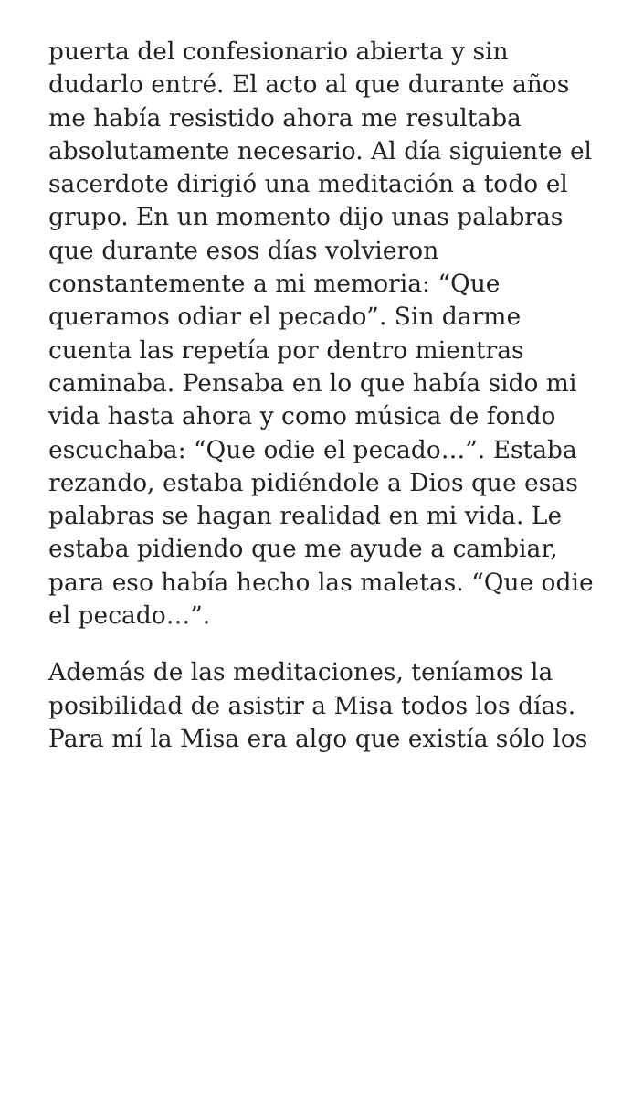puerta del confesionario abierta y sin dudarlo entré. El acto al que durante años me había resistido ahora me resultaba absolutamente necesario. Al día siguiente el sacerdote dirigió una meditación a todo el grupo. En un momento dijo unas palabras que durante esos días volvieron constantemente a mi memoria: “Que queramos odiar el pecado”. Sin darme cuenta las repetía por dentro mientras caminaba. Pensaba en lo que había sido mi vida hasta ahora y como música de fondo escuchaba: “Que odie el pecado…”. Estaba rezando, estaba pidiéndole a Dios que esas palabras se hagan realidad en mi vida. Le estaba pidiendo que me ayude a cambiar, para eso había hecho las maletas. “Que odie el pecado…”.
Además de las meditaciones, teníamos la posibilidad de asistir a Misa todos los días. Para mí la Misa era algo que existía sólo los